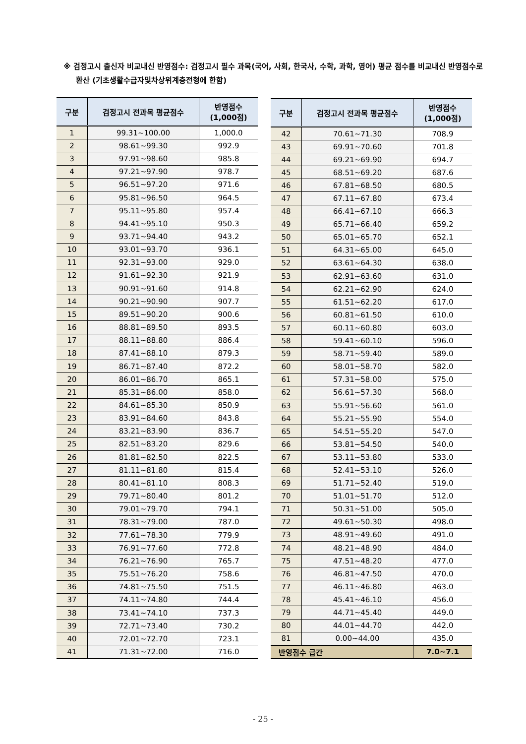※ 검정고시 출신자 비교내신 반영점수: 검정고시 필수 과목(국어, 사회, 한국사, 수학, 과학, 영어) 평균 점수를 비교내신 반영점수로 환산 (기초생활수급자및차상위계층전형에 한함)
| 구분 | 검정고시 전과목 평균점수 | 반영점수 (1,000점) |
| --- | --- | --- |
| 1 | 99.31~100.00 | 1,000.0 |
| 2 | 98.61~99.30 | 992.9 |
| 3 | 97.91~98.60 | 985.8 |
| 4 | 97.21~97.90 | 978.7 |
| 5 | 96.51~97.20 | 971.6 |
| 6 | 95.81~96.50 | 964.5 |
| 7 | 95.11~95.80 | 957.4 |
| 8 | 94.41~95.10 | 950.3 |
| 9 | 93.71~94.40 | 943.2 |
| 10 | 93.01~93.70 | 936.1 |
| 11 | 92.31~93.00 | 929.0 |
| 12 | 91.61~92.30 | 921.9 |
| 13 | 90.91~91.60 | 914.8 |
| 14 | 90.21~90.90 | 907.7 |
| 15 | 89.51~90.20 | 900.6 |
| 16 | 88.81~89.50 | 893.5 |
| 17 | 88.11~88.80 | 886.4 |
| 18 | 87.41~88.10 | 879.3 |
| 19 | 86.71~87.40 | 872.2 |
| 20 | 86.01~86.70 | 865.1 |
| 21 | 85.31~86.00 | 858.0 |
| 22 | 84.61~85.30 | 850.9 |
| 23 | 83.91~84.60 | 843.8 |
| 24 | 83.21~83.90 | 836.7 |
| 25 | 82.51~83.20 | 829.6 |
| 26 | 81.81~82.50 | 822.5 |
| 27 | 81.11~81.80 | 815.4 |
| 28 | 80.41~81.10 | 808.3 |
| 29 | 79.71~80.40 | 801.2 |
| 30 | 79.01~79.70 | 794.1 |
| 31 | 78.31~79.00 | 787.0 |
| 32 | 77.61~78.30 | 779.9 |
| 33 | 76.91~77.60 | 772.8 |
| 34 | 76.21~76.90 | 765.7 |
| 35 | 75.51~76.20 | 758.6 |
| 36 | 74.81~75.50 | 751.5 |
| 37 | 74.11~74.80 | 744.4 |
| 38 | 73.41~74.10 | 737.3 |
| 39 | 72.71~73.40 | 730.2 |
| 40 | 72.01~72.70 | 723.1 |
| 41 | 71.31~72.00 | 716.0 |
| 구분 | 검정고시 전과목 평균점수 | 반영점수 (1,000점) |
| --- | --- | --- |
| 42 | 70.61~71.30 | 708.9 |
| 43 | 69.91~70.60 | 701.8 |
| 44 | 69.21~69.90 | 694.7 |
| 45 | 68.51~69.20 | 687.6 |
| 46 | 67.81~68.50 | 680.5 |
| 47 | 67.11~67.80 | 673.4 |
| 48 | 66.41~67.10 | 666.3 |
| 49 | 65.71~66.40 | 659.2 |
| 50 | 65.01~65.70 | 652.1 |
| 51 | 64.31~65.00 | 645.0 |
| 52 | 63.61~64.30 | 638.0 |
| 53 | 62.91~63.60 | 631.0 |
| 54 | 62.21~62.90 | 624.0 |
| 55 | 61.51~62.20 | 617.0 |
| 56 | 60.81~61.50 | 610.0 |
| 57 | 60.11~60.80 | 603.0 |
| 58 | 59.41~60.10 | 596.0 |
| 59 | 58.71~59.40 | 589.0 |
| 60 | 58.01~58.70 | 582.0 |
| 61 | 57.31~58.00 | 575.0 |
| 62 | 56.61~57.30 | 568.0 |
| 63 | 55.91~56.60 | 561.0 |
| 64 | 55.21~55.90 | 554.0 |
| 65 | 54.51~55.20 | 547.0 |
| 66 | 53.81~54.50 | 540.0 |
| 67 | 53.11~53.80 | 533.0 |
| 68 | 52.41~53.10 | 526.0 |
| 69 | 51.71~52.40 | 519.0 |
| 70 | 51.01~51.70 | 512.0 |
| 71 | 50.31~51.00 | 505.0 |
| 72 | 49.61~50.30 | 498.0 |
| 73 | 48.91~49.60 | 491.0 |
| 74 | 48.21~48.90 | 484.0 |
| 75 | 47.51~48.20 | 477.0 |
| 76 | 46.81~47.50 | 470.0 |
| 77 | 46.11~46.80 | 463.0 |
| 78 | 45.41~46.10 | 456.0 |
| 79 | 44.71~45.40 | 449.0 |
| 80 | 44.01~44.70 | 442.0 |
| 81 | 0.00~44.00 | 435.0 |
| 반영점수 급간 | | 7.0~7.1 |
- 25 -